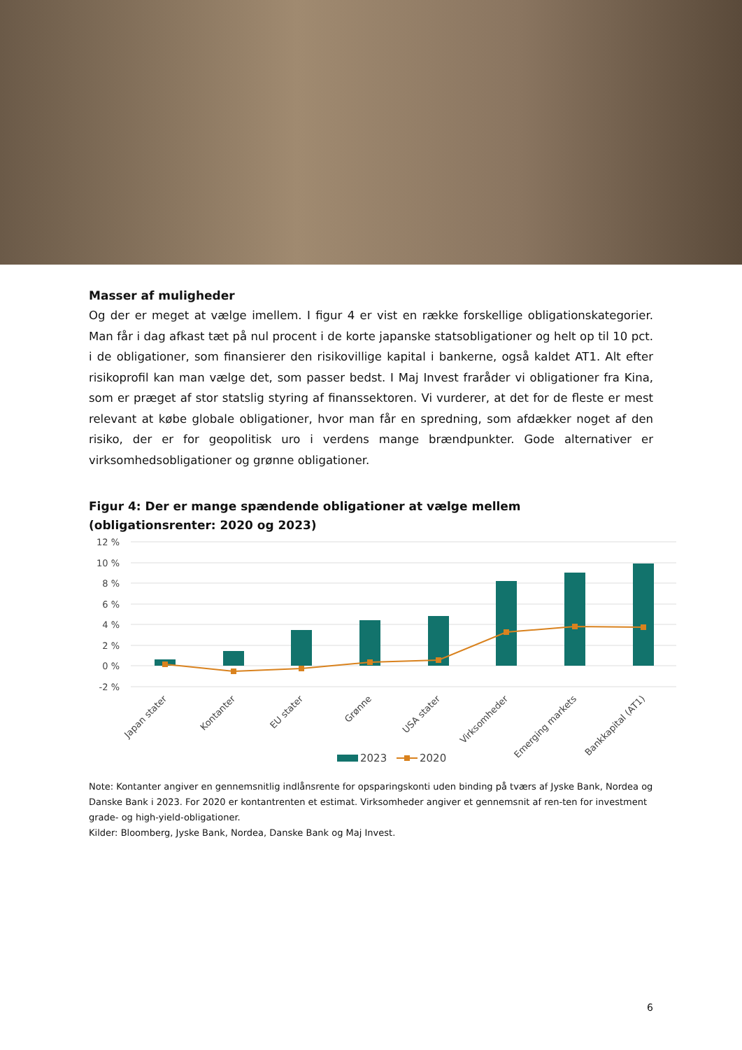Masser af muligheder
Og der er meget at vælge imellem. I figur 4 er vist en række forskellige obligationskategorier. Man får i dag afkast tæt på nul procent i de korte japanske statsobligationer og helt op til 10 pct. i de obligationer, som finansierer den risikovillige kapital i bankerne, også kaldet AT1. Alt efter risikoprofil kan man vælge det, som passer bedst. I Maj Invest fraråder vi obligationer fra Kina, som er præget af stor statslig styring af finanssektoren. Vi vurderer, at det for de fleste er mest relevant at købe globale obligationer, hvor man får en spredning, som afdækker noget af den risiko, der er for geopolitisk uro i verdens mange brændpunkter. Gode alternativer er virksomhedsobligationer og grønne obligationer.
Figur 4: Der er mange spændende obligationer at vælge mellem
(obligationsrenter: 2020 og 2023)
12 %
10 %
8 %
6 %
4 %
2 %
0 %
-2 %
Japan stater
Kontanter
EU stater
Grønne
USA stater
Virksomheder
Emerging markets
Bankkapital (AT1)
2023
2020
Note: Kontanter angiver en gennemsnitlig indlånsrente for opsparingskonti uden binding på tværs af Jyske Bank, Nordea og Danske Bank i 2023. For 2020 er kontantrenten et estimat. Virksomheder angiver et gennemsnit af ren-ten for investment grade- og high-yield-obligationer.
Kilder: Bloomberg, Jyske Bank, Nordea, Danske Bank og Maj Invest.
6